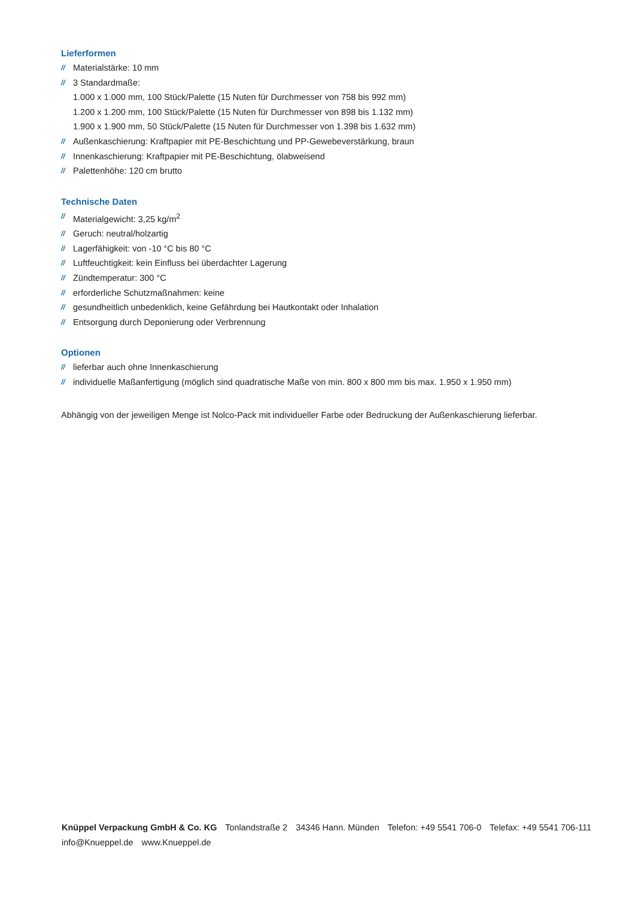Lieferformen
// Materialstärke: 10 mm
// 3 Standardmaße:
1.000 x 1.000 mm, 100 Stück/Palette (15 Nuten für Durchmesser von 758 bis 992 mm)
1.200 x 1.200 mm, 100 Stück/Palette (15 Nuten für Durchmesser von 898 bis 1.132 mm)
1.900 x 1.900 mm, 50 Stück/Palette (15 Nuten für Durchmesser von 1.398 bis 1.632 mm)
// Außenkaschierung: Kraftpapier mit PE-Beschichtung und PP-Gewebeverstärkung, braun
// Innenkaschierung: Kraftpapier mit PE-Beschichtung, ölabweisend
// Palettenhöhe: 120 cm brutto
Technische Daten
// Materialgewicht: 3,25 kg/m<sup>2</sup>
// Geruch: neutral/holzartig
// Lagerfähigkeit: von -10 °C bis 80 °C
// Luftfeuchtigkeit: kein Einfluss bei überdachter Lagerung
// Zündtemperatur: 300 °C
// erforderliche Schutzmaßnahmen: keine
// gesundheitlich unbedenklich, keine Gefährdung bei Hautkontakt oder Inhalation
// Entsorgung durch Deponierung oder Verbrennung
Optionen
// lieferbar auch ohne Innenkaschierung
// individuelle Maßanfertigung (möglich sind quadratische Maße von min. 800 x 800 mm bis max. 1.950 x 1.950 mm)
Abhängig von der jeweiligen Menge ist Nolco-Pack mit individueller Farbe oder Bedruckung der Außenkaschierung lieferbar.
Knüppel Verpackung GmbH & Co. KG Tonlandstraße 2 34346 Hann. Münden Telefon: +49 5541 706-0 Telefax: +49 5541 706-111
info@Knueppel.de www.Knueppel.de